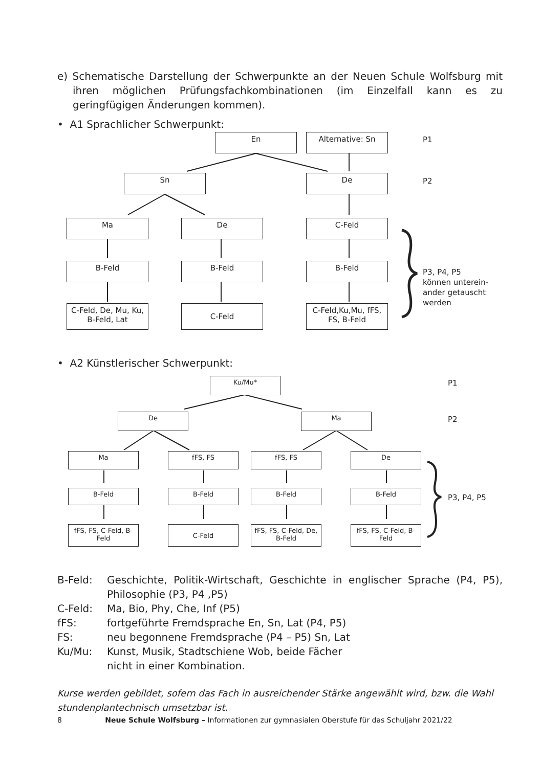e) Schematische Darstellung der Schwerpunkte an der Neuen Schule Wolfsburg mit ihren möglichen Prüfungsfachkombinationen (im Einzelfall kann es zu geringfügigen Änderungen kommen).
• A1 Sprachlicher Schwerpunkt:
En Alternative: Sn P1
Sn De P2
Ma De C-Feld
B-Feld B-Feld B-Feld
C-Feld, De, Mu, Ku, B-Feld, Lat
C-Feld
C-Feld,Ku,Mu, fFS, FS, B-Feld
P3, P4, P5
können unterein-
ander getauscht
werden
• A2 Künstlerischer Schwerpunkt:
Ku/Mu* P1
De Ma
P2
Ma fFS, FS fFS, FS De
B-Feld B-Feld B-Feld B-Feld
P3, P4, P5
fFS, FS, C-Feld, B-Feld
C-Feld
fFS, FS, C-Feld, De, B-Feld
fFS, FS, C-Feld, B-Feld
B-Feld: Geschichte, Politik-Wirtschaft, Geschichte in englischer Sprache (P4, P5), Philosophie (P3, P4 ,P5)
C-Feld: Ma, Bio, Phy, Che, Inf (P5)
fFS: fortgeführte Fremdsprache En, Sn, Lat (P4, P5)
FS: neu begonnene Fremdsprache (P4 – P5) Sn, Lat
Ku/Mu: Kunst, Musik, Stadtschiene Wob, beide Fächer
nicht in einer Kombination.
Kurse werden gebildet, sofern das Fach in ausreichender Stärke angewählt wird, bzw. die Wahl stundenplantechnisch umsetzbar ist.
8 Neue Schule Wolfsburg – Informationen zur gymnasialen Oberstufe für das Schuljahr 2021/22